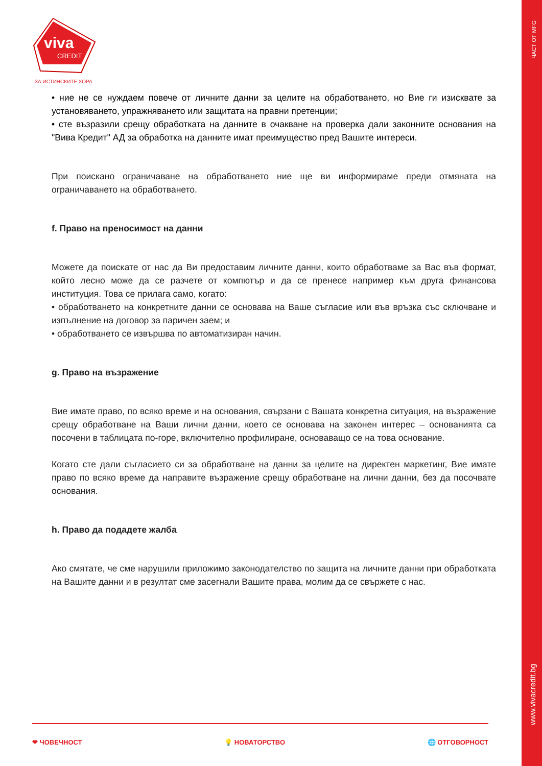ЧАСТ ОТ MFG
www.vivacredit.bg
viva
CREDIT
ЗА ИСТИНСКИТЕ ХОРА
• ние не се нуждаем повече от личните данни за целите на обработването, но Вие ги изисквате за установяването, упражняването или защитата на правни претенции;
• сте възразили срещу обработката на данните в очакване на проверка дали законните основания на "Вива Кредит" АД за обработка на данните имат преимущество пред Вашите интереси.
При поискано ограничаване на обработването ние ще ви информираме преди отмяната на ограничаването на обработването.
f. Право на преносимост на данни
Можете да поискате от нас да Ви предоставим личните данни, които обработваме за Вас във формат, който лесно може да се разчете от компютър и да се пренесе например към друга финансова институция. Това се прилага само, когато:
• обработването на конкретните данни се основава на Ваше съгласие или във връзка със сключване и изпълнение на договор за паричен заем; и
• обработването се извършва по автоматизиран начин.
g. Право на възражение
Вие имате право, по всяко време и на основания, свързани с Вашата конкретна ситуация, на възражение срещу обработване на Ваши лични данни, което се основава на законен интерес – основанията са посочени в таблицата по-горе, включително профилиране, основаващо се на това основание.
Когато сте дали съгласието си за обработване на данни за целите на директен маркетинг, Вие имате право по всяко време да направите възражение срещу обработване на лични данни, без да посочвате основания.
h. Право да подадете жалба
Ако смятате, че сме нарушили приложимо законодателство по защита на личните данни при обработката на Вашите данни и в резултат сме засегнали Вашите права, молим да се свържете с нас.
❤ ЧОВЕЧНОСТ 💡 НОВАТОРСТВО 🌐 ОТГОВОРНОСТ